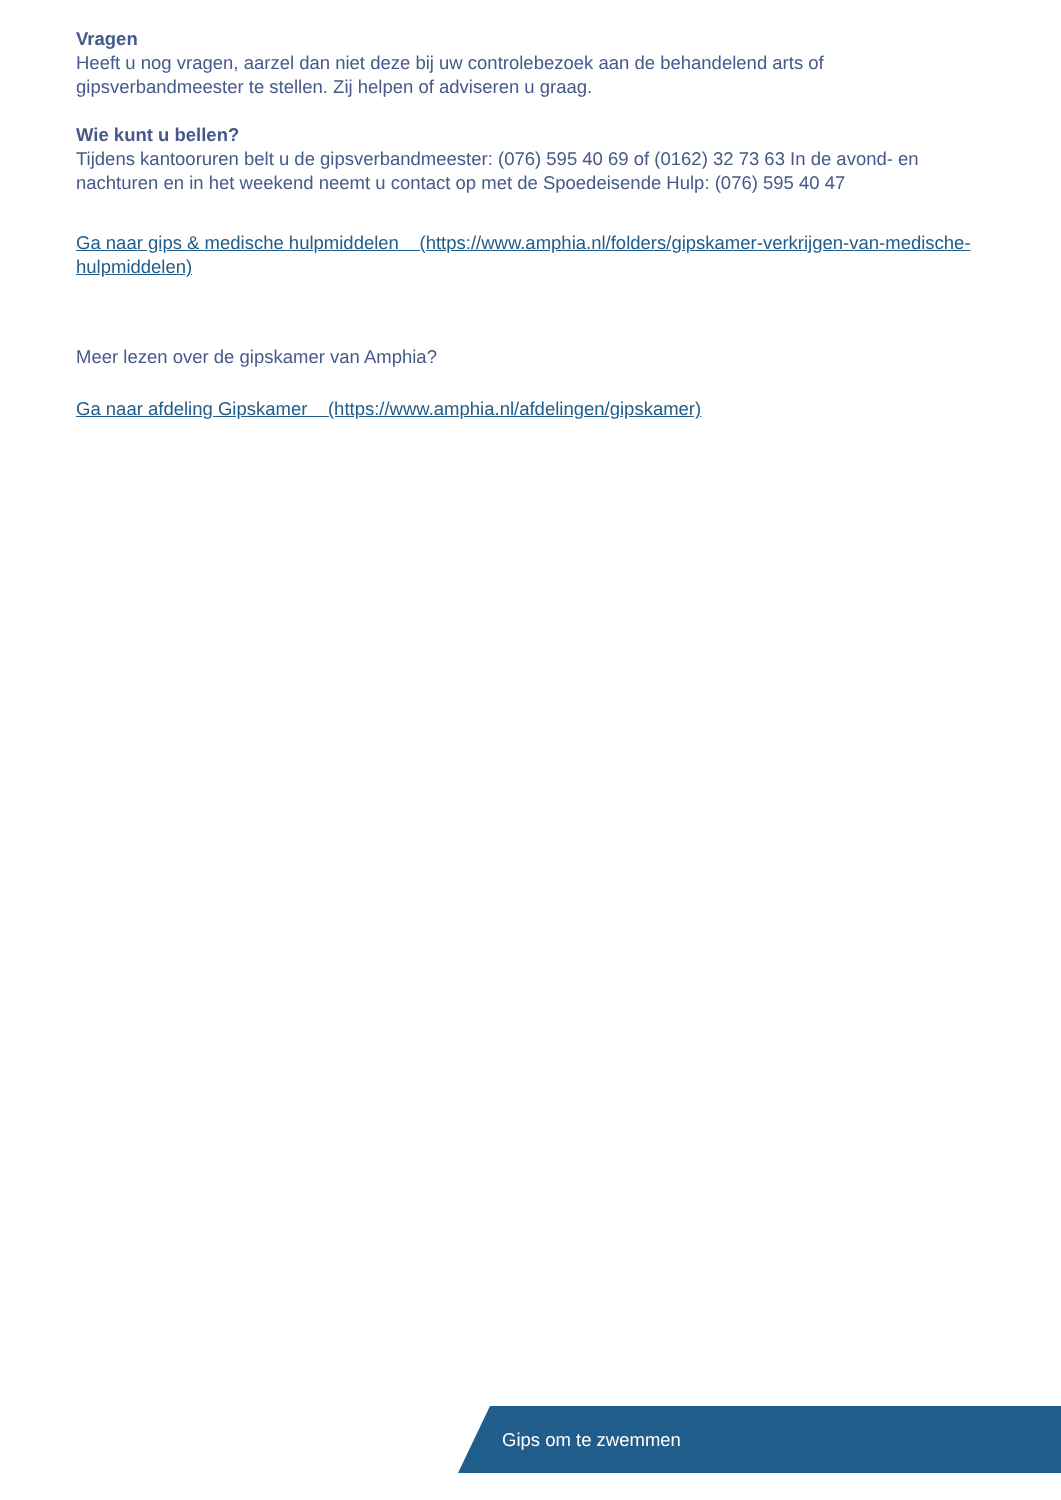Vragen
Heeft u nog vragen, aarzel dan niet deze bij uw controlebezoek aan de behandelend arts of gipsverbandmeester te stellen. Zij helpen of adviseren u graag.
Wie kunt u bellen?
Tijdens kantooruren belt u de gipsverbandmeester: (076) 595 40 69 of (0162) 32 73 63 In de avond- en nachturen en in het weekend neemt u contact op met de Spoedeisende Hulp: (076) 595 40 47
Ga naar gips & medische hulpmiddelen (https://www.amphia.nl/folders/gipskamer-verkrijgen-van-medische-hulpmiddelen)
Meer lezen over de gipskamer van Amphia?
Ga naar afdeling Gipskamer (https://www.amphia.nl/afdelingen/gipskamer)
Gips om te zwemmen